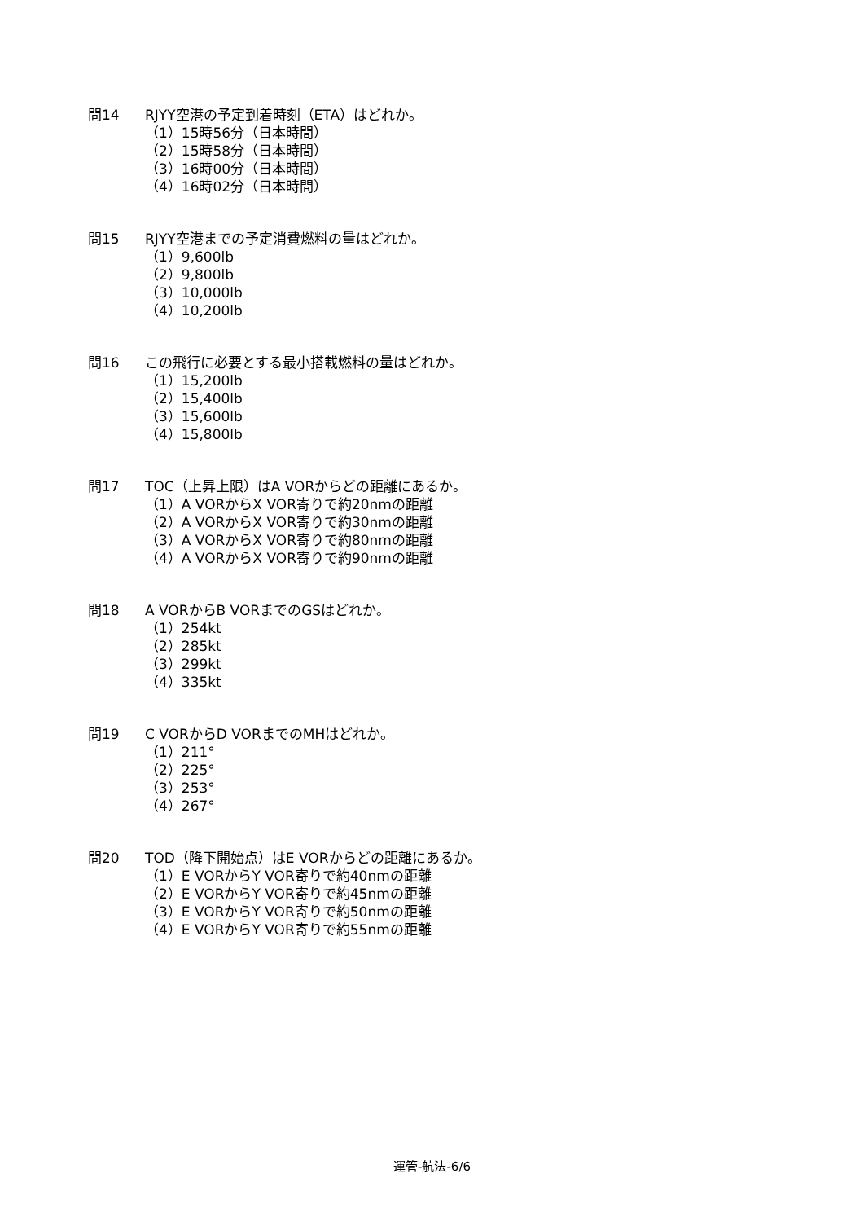問14 RJYY空港の予定到着時刻（ETA）はどれか。
（1）15時56分（日本時間）
（2）15時58分（日本時間）
（3）16時00分（日本時間）
（4）16時02分（日本時間）
問15 RJYY空港までの予定消費燃料の量はどれか。
（1）9,600lb
（2）9,800lb
（3）10,000lb
（4）10,200lb
問16 この飛行に必要とする最小搭載燃料の量はどれか。
（1）15,200lb
（2）15,400lb
（3）15,600lb
（4）15,800lb
問17 TOC（上昇上限）はA VORからどの距離にあるか。
（1）A VORからX VOR寄りで約20nmの距離
（2）A VORからX VOR寄りで約30nmの距離
（3）A VORからX VOR寄りで約80nmの距離
（4）A VORからX VOR寄りで約90nmの距離
問18 A VORからB VORまでのGSはどれか。
（1）254kt
（2）285kt
（3）299kt
（4）335kt
問19 C VORからD VORまでのMHはどれか。
（1）211°
（2）225°
（3）253°
（4）267°
問20 TOD（降下開始点）はE VORからどの距離にあるか。
（1）E VORからY VOR寄りで約40nmの距離
（2）E VORからY VOR寄りで約45nmの距離
（3）E VORからY VOR寄りで約50nmの距離
（4）E VORからY VOR寄りで約55nmの距離
運管-航法-6/6